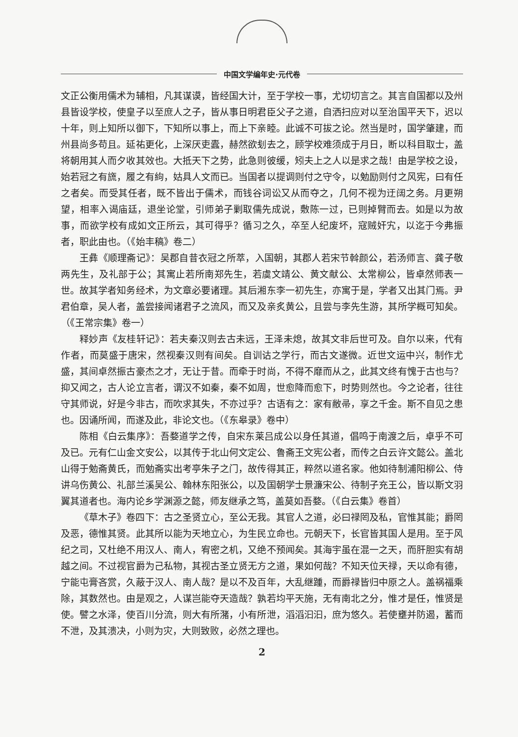中国文学编年史·元代卷
文正公衡用儒术为辅相，凡其谋谟，皆经国大计，至于学校一事，尤切切言之。其言自国都以及州县皆设学校，使皇子以至庶人之子，皆从事日明君臣父子之道，自洒扫应对以至治国平天下，迟以十年，则上知所以御下，下知所以事上，而上下亲睦。此诚不可拔之论。然当是时，国学肇建，而州县尚多苟且。延祐更化，上深厌吏蠹，赫然欲刬去之，顾学校难须成于月日，断以科目取士，盖将朝用其人而夕收其效也。大抵天下之势，此急则彼缓，矧夫上之人以是求之哉！由是学校之设，始若冠之有旒，履之有絇，姑具人文而已。当国者以提调则付之守令，以勉励则付之风宪，曰有任之者矣。而受其任者，既不皆出于儒术，而钱谷词讼又从而夺之，几何不视为迂阔之务。月更朔望，相率入谒庙廷，退坐论堂，引师弟子剿取儒先成说，敷陈一过，已则掉臂而去。如是以为故事，而欲学校有成如文正所云，其可得乎？循习之久，卒至人纪废坏，寇贼奸宄，以迄于今弗振者，职此由也。（《始丰稿》卷二）
王彝《顺理斋记》：吴郡自昔衣冠之所萃，入国朝，其郡人若宋节斡颜公，若汤师言、龚子敬两先生，及礼部于公；其寓止若所南郑先生，若虞文靖公、黄文献公、太常柳公，皆卓然师表一世。故其学者知务经术，为文章必要诸理。其后湘东李一初先生，亦寓于是，学者又出其门焉。尹君伯章，吴人者，盖尝接闻诸君子之流风，而又及亲炙黄公，且尝与李先生游，其所学概可知矣。（《王常宗集》卷一）
释妙声《友桂轩记》：若夫秦汉则去古未远，王泽未熄，故其文非后世可及。自尔以来，代有作者，而莫盛于唐宋，然视秦汉则有间矣。自训诂之学行，而古文遂微。近世文运中兴，制作尤盛，其间卓然振古豪杰之才，无让于昔。而牵于时尚，不得不靡而从之，此其文终有愧于古也与？抑又闻之，古人论立言者，谓汉不如秦，秦不如周，世愈降而愈下，时势则然也。今之论者，往往守其师说，好是今非古，而吹求其失，不亦过乎？古语有之：家有敝帚，享之千金。斯不自见之患也。因诵所闻，而遂及此，非论文也。（《东皋录》卷中）
陈相《白云集序》：吾婺道学之传，自宋东莱吕成公以身任其道，倡鸣于南渡之后，卓乎不可及已。元有仁山金文安公，以其传于北山何文定公、鲁斋王文宪公者，而传之白云许文懿公。盖北山得于勉斋黄氏，而勉斋实出考亭朱子之门，故传得其正，粹然以道名家。他如待制浦阳柳公、侍讲乌伤黄公、礼部兰溪吴公、翰林东阳张公，以及国朝学士景濂宋公、待制子充王公，皆以斯文羽翼其道者也。海内论乡学渊源之懿，师友继承之笃，盖莫如吾婺。（《白云集》卷首）
《草木子》卷四下：古之圣贤立心，至公无我。其官人之道，必曰禄罔及私，官惟其能；爵罔及恶，德惟其贤。此其所以能为天地立心，为生民立命也。元朝天下，长官皆其国人是用。至于风纪之司，又杜绝不用汉人、南人，宥密之机，又绝不预闻矣。其海宇虽在混一之天，而肝胆实有胡越之间。不过视官爵为己私物，其视古圣立贤无方之道，果如何哉？不知天位天禄，天以命有德，宁能屯膏吝赏，久蔽于汉人、南人哉？是以不及百年，大乱继踵，而爵禄皆归中原之人。盖祸福乘除，其数然也。由是观之，人谋岂能夺天造哉？孰若均平天施，无有南北之分，惟才是任，惟贤是使。譬之水泽，使百川分流，则大有所潴，小有所泄，滔滔汩汩，庶为悠久。若使壅并防遏，蓄而不泄，及其溃决，小则为灾，大则致败，必然之理也。
2